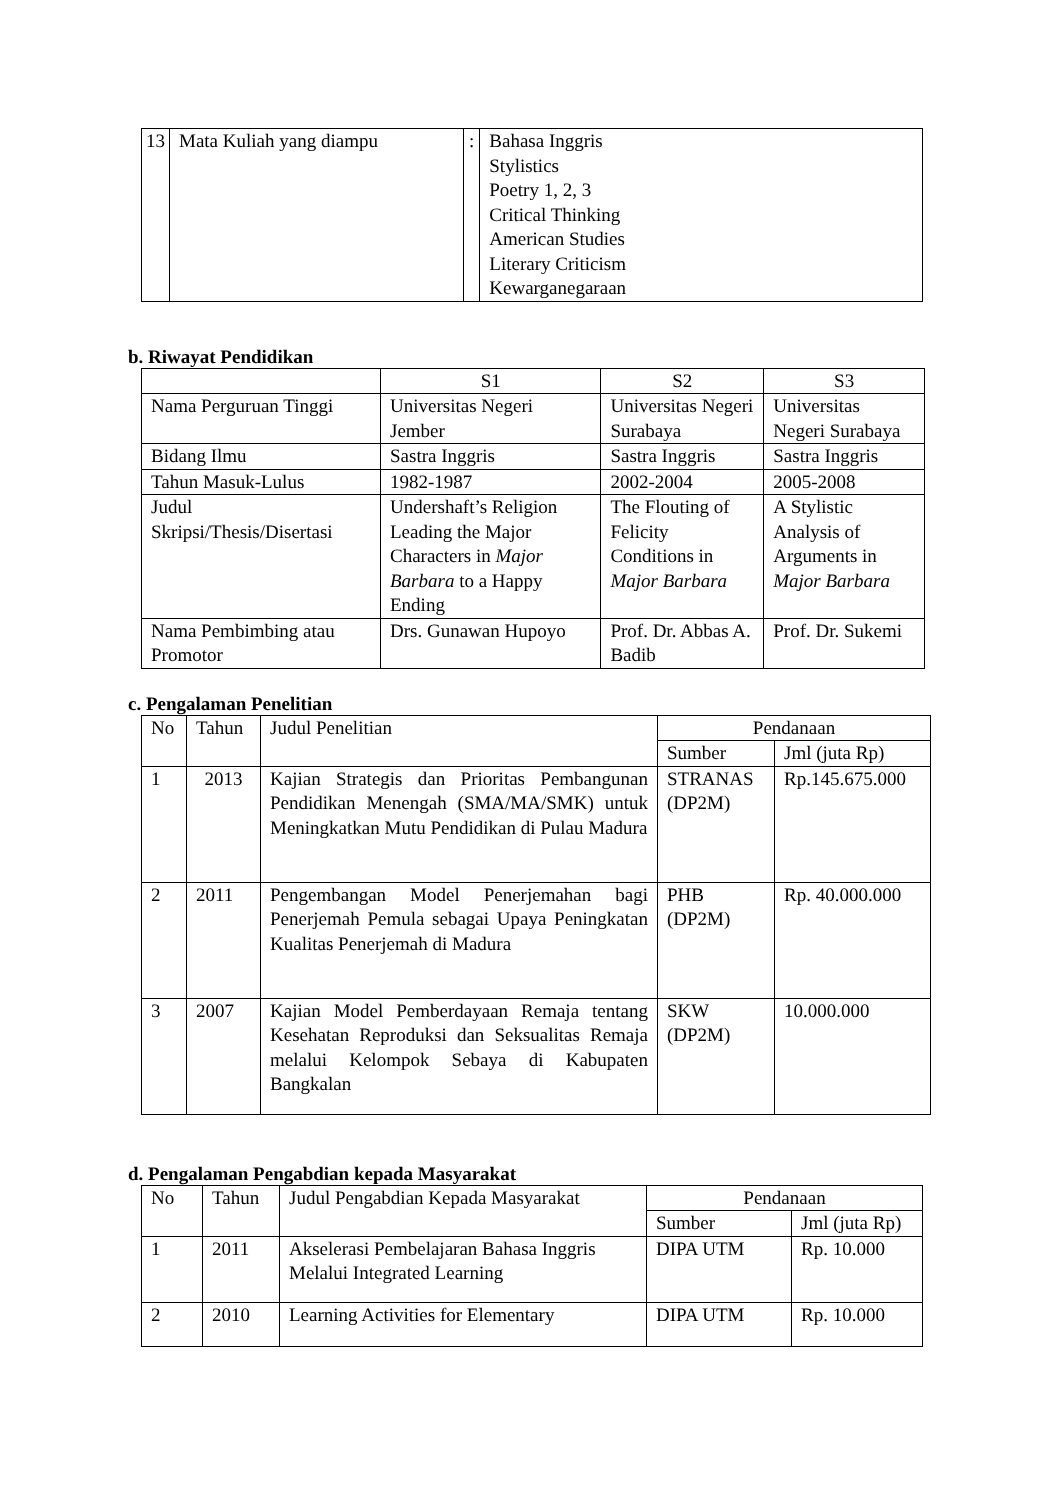| 13 | Mata Kuliah yang diampu | : | Bahasa Inggris Stylistics Poetry 1, 2, 3 Critical Thinking American Studies Literary Criticism Kewarganegaraan |
b. Riwayat Pendidikan
| | S1 | S2 | S3 |
| Nama Perguruan Tinggi | Universitas Negeri Jember | Universitas Negeri Surabaya | Universitas Negeri Surabaya |
| Bidang Ilmu | Sastra Inggris | Sastra Inggris | Sastra Inggris |
| Tahun Masuk-Lulus | 1982-1987 | 2002-2004 | 2005-2008 |
| Judul Skripsi/Thesis/Disertasi | Undershaft’s Religion Leading the Major Characters in Major Barbara to a Happy Ending | The Flouting of Felicity Conditions in Major Barbara | A Stylistic Analysis of Arguments in Major Barbara |
| Nama Pembimbing atau Promotor | Drs. Gunawan Hupoyo | Prof. Dr. Abbas A. Badib | Prof. Dr. Sukemi |
c. Pengalaman Penelitian
| No | Tahun | Judul Penelitian | Pendanaan | |
| | | | Sumber | Jml (juta Rp) |
| 1 | 2013 | Kajian Strategis dan Prioritas Pembangunan Pendidikan Menengah (SMA/MA/SMK) untuk Meningkatkan Mutu Pendidikan di Pulau Madura | STRANAS (DP2M) | Rp.145.675.000 |
| 2 | 2011 | Pengembangan Model Penerjemahan bagi Penerjemah Pemula sebagai Upaya Peningkatan Kualitas Penerjemah di Madura | PHB (DP2M) | Rp. 40.000.000 |
| 3 | 2007 | Kajian Model Pemberdayaan Remaja tentang Kesehatan Reproduksi dan Seksualitas Remaja melalui Kelompok Sebaya di Kabupaten Bangkalan | SKW (DP2M) | 10.000.000 |
d. Pengalaman Pengabdian kepada Masyarakat
| No | Tahun | Judul Pengabdian Kepada Masyarakat | Pendanaan | |
| | | | Sumber | Jml (juta Rp) |
| 1 | 2011 | Akselerasi Pembelajaran Bahasa Inggris Melalui Integrated Learning | DIPA UTM | Rp. 10.000 |
| 2 | 2010 | Learning Activities for Elementary | DIPA UTM | Rp. 10.000 |